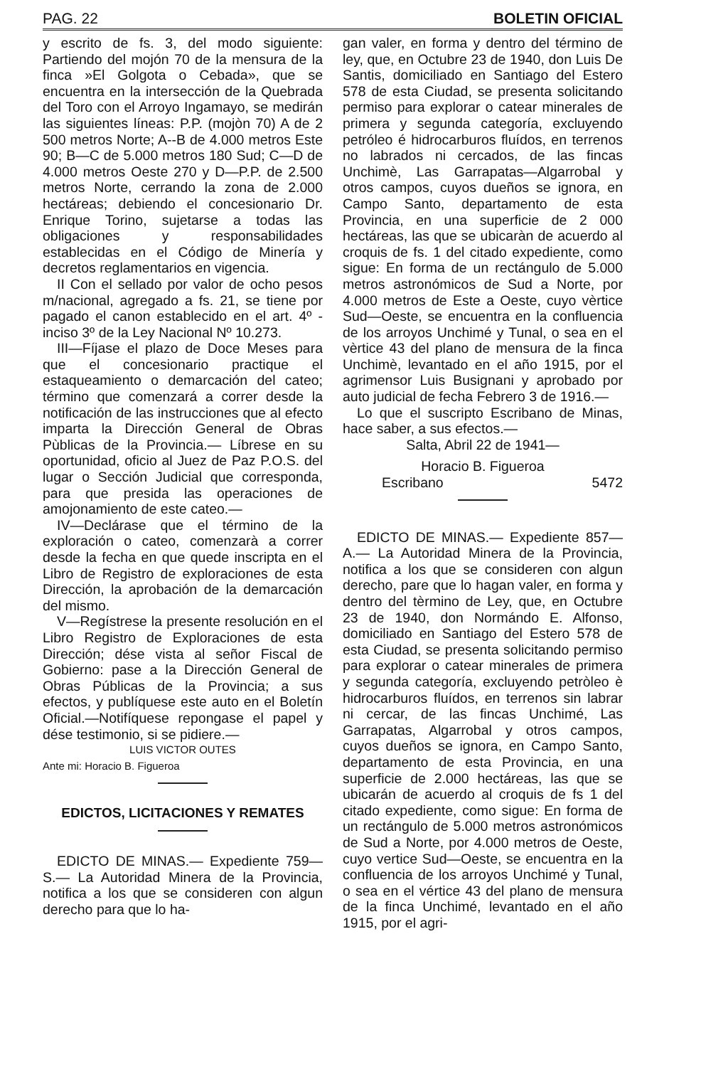PAG. 22 BOLETIN OFICIAL
y escrito de fs. 3, del modo siguiente: Partiendo del mojón 70 de la mensura de la finca »El Golgota o Cebada», que se encuentra en la intersección de la Quebrada del Toro con el Arroyo Ingamayo, se medirán las siguientes líneas: P.P. (mojòn 70) A de 2 500 metros Norte; A--B de 4.000 metros Este 90; B—C de 5.000 metros 180 Sud; C—D de 4.000 metros Oeste 270 y D—P.P. de 2.500 metros Norte, cerrando la zona de 2.000 hectáreas; debiendo el concesionario Dr. Enrique Torino, sujetarse a todas las obligaciones y responsabilidades establecidas en el Código de Minería y decretos reglamentarios en vigencia.
II Con el sellado por valor de ocho pesos m/nacional, agregado a fs. 21, se tiene por pagado el canon establecido en el art. 4º - inciso 3º de la Ley Nacional Nº 10.273.
III—Fíjase el plazo de Doce Meses para que el concesionario practique el estaqueamiento o demarcación del cateo; término que comenzará a correr desde la notificación de las instrucciones que al efecto imparta la Dirección General de Obras Pùblicas de la Provincia.— Líbrese en su oportunidad, oficio al Juez de Paz P.O.S. del lugar o Sección Judicial que corresponda, para que presida las operaciones de amojonamiento de este cateo.—
IV—Declárase que el término de la exploración o cateo, comenzarà a correr desde la fecha en que quede inscripta en el Libro de Registro de exploraciones de esta Dirección, la aprobación de la demarcación del mismo.
V—Regístrese la presente resolución en el Libro Registro de Exploraciones de esta Dirección; dése vista al señor Fiscal de Gobierno: pase a la Dirección General de Obras Públicas de la Provincia; a sus efectos, y publíquese este auto en el Boletín Oficial.—Notifíquese repongase el papel y dése testimonio, si se pidiere.—
LUIS VICTOR OUTES
Ante mi: Horacio B. Figueroa
EDICTOS, LICITACIONES Y REMATES
EDICTO DE MINAS.— Expediente 759—S.— La Autoridad Minera de la Provincia, notifica a los que se consideren con algun derecho para que lo ha-
gan valer, en forma y dentro del término de ley, que, en Octubre 23 de 1940, don Luis De Santis, domiciliado en Santiago del Estero 578 de esta Ciudad, se presenta solicitando permiso para explorar o catear minerales de primera y segunda categoría, excluyendo petróleo é hidrocarburos fluídos, en terrenos no labrados ni cercados, de las fincas Unchimè, Las Garrapatas—Algarrobal y otros campos, cuyos dueños se ignora, en Campo Santo, departamento de esta Provincia, en una superficie de 2 000 hectáreas, las que se ubicaràn de acuerdo al croquis de fs. 1 del citado expediente, como sigue: En forma de un rectángulo de 5.000 metros astronómicos de Sud a Norte, por 4.000 metros de Este a Oeste, cuyo vèrtice Sud—Oeste, se encuentra en la confluencia de los arroyos Unchimé y Tunal, o sea en el vèrtice 43 del plano de mensura de la finca Unchimè, levantado en el año 1915, por el agrimensor Luis Busignani y aprobado por auto judicial de fecha Febrero 3 de 1916.—
Lo que el suscripto Escribano de Minas, hace saber, a sus efectos.—
Salta, Abril 22 de 1941—
Horacio B. Figueroa
Escribano 5472
EDICTO DE MINAS.— Expediente 857—A.— La Autoridad Minera de la Provincia, notifica a los que se consideren con algun derecho, pare que lo hagan valer, en forma y dentro del tèrmino de Ley, que, en Octubre 23 de 1940, don Normándo E. Alfonso, domiciliado en Santiago del Estero 578 de esta Ciudad, se presenta solicitando permiso para explorar o catear minerales de primera y segunda categoría, excluyendo petròleo è hidrocarburos fluídos, en terrenos sin labrar ni cercar, de las fincas Unchimé, Las Garrapatas, Algarrobal y otros campos, cuyos dueños se ignora, en Campo Santo, departamento de esta Provincia, en una superficie de 2.000 hectáreas, las que se ubicarán de acuerdo al croquis de fs 1 del citado expediente, como sigue: En forma de un rectángulo de 5.000 metros astronómicos de Sud a Norte, por 4.000 metros de Oeste, cuyo vertice Sud—Oeste, se encuentra en la confluencia de los arroyos Unchimé y Tunal, o sea en el vértice 43 del plano de mensura de la finca Unchimé, levantado en el año 1915, por el agri-